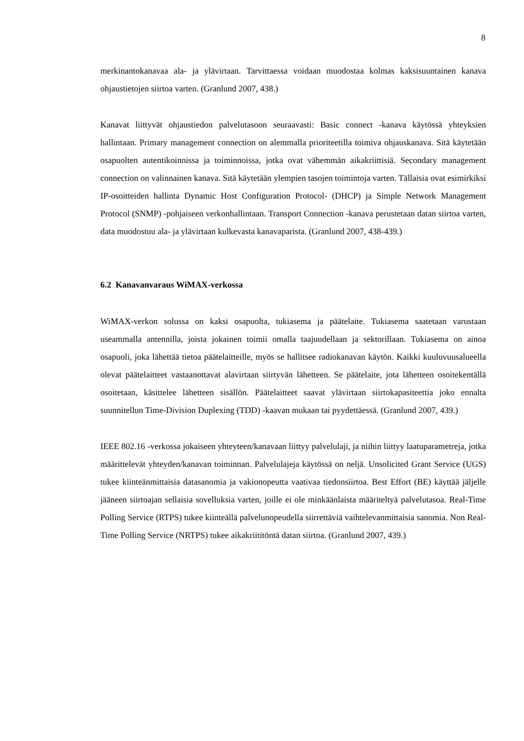8
merkinantokanavaa ala- ja ylävirtaan. Tarvittaessa voidaan muodostaa kolmas kaksisuuntainen kanava ohjaustietojen siirtoa varten. (Granlund 2007, 438.)
Kanavat liittyvät ohjaustiedon palvelutasoon seuraavasti: Basic connect -kanava käytössä yhteyksien hallintaan. Primary management connection on alemmalla prioriteetilla toimiva ohjauskanava. Sitä käytetään osapuolten autentikoinnissa ja toiminnoissa, jotka ovat vähemmän aikakriittisiä. Secondary management connection on valinnainen kanava. Sitä käytetään ylempien tasojen toimintoja varten. Tällaisia ovat esimirkiksi IP-osoitteiden hallinta Dynamic Host Configuration Protocol- (DHCP) ja Simple Network Management Protocol (SNMP) -pohjaiseen verkonhallintaan. Transport Connection -kanava perustetaan datan siirtoa varten, data muodostuu ala- ja ylävirtaan kulkevasta kanavaparista. (Granlund 2007, 438-439.)
6.2 Kanavanvaraus WiMAX-verkossa
WiMAX-verkon solussa on kaksi osapuolta, tukiasema ja päätelaite. Tukiasema saatetaan varustaan useammalla antennilla, joista jokainen toimii omalla taajuudellaan ja sektorillaan. Tukiasema on ainoa osapuoli, joka lähettää tietoa päätelaitteille, myös se hallitsee radiokanavan käytön. Kaikki kuuluvuusalueella olevat päätelaitteet vastaanottavat alavirtaan siirtyvän lähetteen. Se päätelaite, jota lähetteen osoitekentällä osoitetaan, käsittelee lähetteen sisällön. Päätelaitteet saavat ylävirtaan siirtokapasiteettia joko ennalta suunnitellun Time-Division Duplexing (TDD) -kaavan mukaan tai pyydettäessä. (Granlund 2007, 439.)
IEEE 802.16 -verkossa jokaiseen yhteyteen/kanavaan liittyy palvelulaji, ja niihin liittyy laatuparametreja, jotka määrittelevät yhteyden/kanavan toiminnan. Palvelulajeja käytössä on neljä. Unsolicited Grant Service (UGS) tukee kiinteänmittaisia datasanomia ja vakionopeutta vaativaa tiedonsiirtoa. Best Effort (BE) käyttää jäljelle jääneen siirtoajan sellaisia sovelluksia varten, joille ei ole minkäänlaista määriteltyä palvelutasoa. Real-Time Polling Service (RTPS) tukee kiinteällä palvelunopeudella siirrettäviä vaihtelevanmittaisia sanomia. Non Real-Time Polling Service (NRTPS) tukee aikakriititöntä datan siirtoa. (Granlund 2007, 439.)